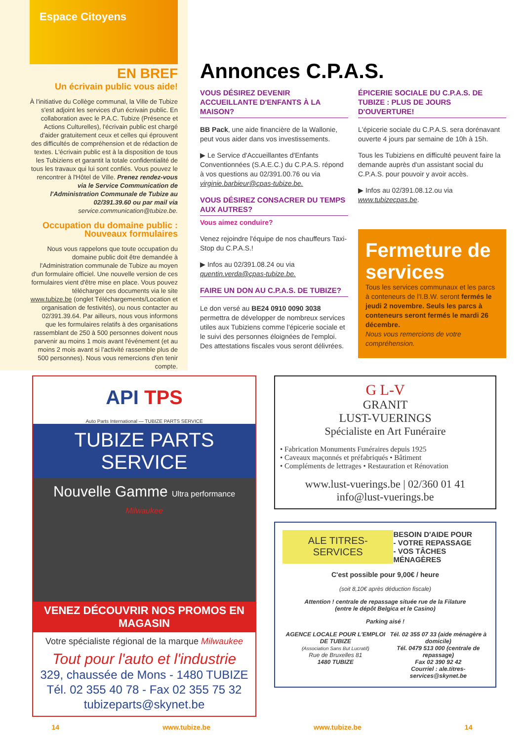Espace Citoyens
EN BREF
Un écrivain public vous aide!
À l'initiative du Collège communal, la Ville de Tubize s'est adjoint les services d'un écrivain public. En collaboration avec le P.A.C. Tubize (Présence et Actions Culturelles), l'écrivain public est chargé d'aider gratuitement ceux et celles qui éprouvent des difficultés de compréhension et de rédaction de textes. L'écrivain public est à la disposition de tous les Tubiziens et garantit la totale confidentialité de tous les travaux qui lui sont confiés. Vous pouvez le rencontrer à l'Hôtel de Ville. Prenez rendez-vous via le Service Communication de l'Administration Communale de Tubize au 02/391.39.60 ou par mail via service.communication@tubize.be.
Occupation du domaine public : Nouveaux formulaires
Nous vous rappelons que toute occupation du domaine public doit être demandée à l'Administration communale de Tubize au moyen d'un formulaire officiel. Une nouvelle version de ces formulaires vient d'être mise en place. Vous pouvez télécharger ces documents via le site www.tubize.be (onglet Téléchargements/Location et organisation de festivités), ou nous contacter au 02/391.39.64. Par ailleurs, nous vous informons que les formulaires relatifs à des organisations rassemblant de 250 à 500 personnes doivent nous parvenir au moins 1 mois avant l'événement (et au moins 2 mois avant si l'activité rassemble plus de 500 personnes). Nous vous remercions d'en tenir compte.
Annonces C.P.A.S.
VOUS DÉSIREZ DEVENIR ACCUEILLANTE D'ENFANTS À LA MAISON?
BB Pack, une aide financière de la Wallonie, peut vous aider dans vos investissements.
▶ Le Service d'Accueillantes d'Enfants Conventionnées (S.A.E.C.) du C.P.A.S. répond à vos questions au 02/391.00.76 ou via virginie.barbieur@cpas-tubize.be.
VOUS DÉSIREZ CONSACRER DU TEMPS AUX AUTRES?
Vous aimez conduire?
Venez rejoindre l'équipe de nos chauffeurs Taxi-Stop du C.P.A.S.!
▶ Infos au 02/391.08.24 ou via quentin.verda@cpas-tubize.be.
FAIRE UN DON AU C.P.A.S. DE TUBIZE?
Le don versé au BE24 0910 0090 3038 permettra de développer de nombreux services utiles aux Tubiziens comme l'épicerie sociale et le suivi des personnes éloignées de l'emploi. Des attestations fiscales vous seront délivrées.
ÉPICERIE SOCIALE DU C.P.A.S. DE TUBIZE : PLUS DE JOURS D'OUVERTURE!
L'épicerie sociale du C.P.A.S. sera dorénavant ouverte 4 jours par semaine de 10h à 15h.
Tous les Tubiziens en difficulté peuvent faire la demande auprès d'un assistant social du C.P.A.S. pour pouvoir y avoir accès.
▶ Infos au 02/391.08.12.ou via www.tubizecpas.be.
Fermeture de services
Tous les services communaux et les parcs à conteneurs de l'I.B.W. seront fermés le jeudi 2 novembre. Seuls les parcs à conteneurs seront fermés le mardi 26 décembre.
Nous vous remercions de votre compréhension.
API TPS
Auto Parts International — TUBIZE PARTS SERVICE
TUBIZE PARTS SERVICE
Nouvelle Gamme Ultra performance Milwaukee
VENEZ DÉCOUVRIR NOS PROMOS EN MAGASIN
Votre spécialiste régional de la marque Milwaukee
Tout pour l'auto et l'industrie
329, chaussée de Mons - 1480 TUBIZE
Tél. 02 355 40 78 - Fax 02 355 75 32
tubizeparts@skynet.be
G L-V
GRANIT
LUST-VUERINGS
Spécialiste en Art Funéraire
• Fabrication Monuments Funéraires depuis 1925
• Caveaux maçonnés et préfabriqués • Bâtiment
• Compléments de lettrages • Restauration et Rénovation
www.lust-vuerings.be | 02/360 01 41
info@lust-vuerings.be
ALE TITRES-SERVICES
BESOIN D'AIDE POUR
- VOTRE REPASSAGE
- VOS TÂCHES MÉNAGÈRES
C'est possible pour 9,00€ / heure
(soit 8,10€ après déduction fiscale)
Attention ! centrale de repassage située rue de la Filature
(entre le dépôt Belgica et le Casino)
Parking aisé !
AGENCE LOCALE POUR L'EMPLOI DE TUBIZE
(Association Sans But Lucratif)
Rue de Bruxelles 81
1480 TUBIZE
Tél. 02 355 07 33 (aide ménagère à domicile)
Tél. 0479 513 000 (centrale de repassage)
Fax 02 390 92 42
Courriel : ale.titres-services@skynet.be
14 www.tubize.be www.tubize.be 14